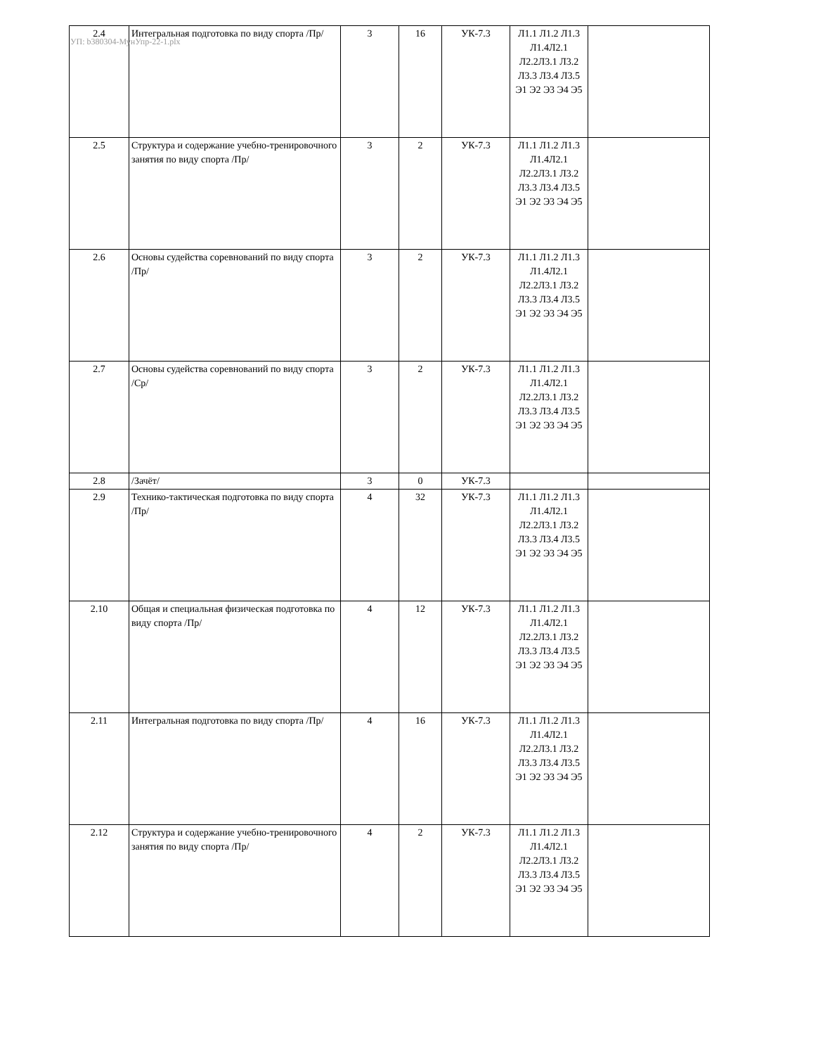УП: b380304-МунУпр-22-1.plx
| 2.4 | Интегральная подготовка по виду спорта /Пр/ | 3 | 16 | УК-7.3 | Л1.1 Л1.2 Л1.3 Л1.4Л2.1 Л2.2Л3.1 Л3.2 Л3.3 Л3.4 Л3.5 Э1 Э2 Э3 Э4 Э5 | |
| 2.5 | Структура и содержание учебно-тренировочного занятия по виду спорта /Пр/ | 3 | 2 | УК-7.3 | Л1.1 Л1.2 Л1.3 Л1.4Л2.1 Л2.2Л3.1 Л3.2 Л3.3 Л3.4 Л3.5 Э1 Э2 Э3 Э4 Э5 | |
| 2.6 | Основы судейства соревнований по виду спорта /Пр/ | 3 | 2 | УК-7.3 | Л1.1 Л1.2 Л1.3 Л1.4Л2.1 Л2.2Л3.1 Л3.2 Л3.3 Л3.4 Л3.5 Э1 Э2 Э3 Э4 Э5 | |
| 2.7 | Основы судейства соревнований по виду спорта /Ср/ | 3 | 2 | УК-7.3 | Л1.1 Л1.2 Л1.3 Л1.4Л2.1 Л2.2Л3.1 Л3.2 Л3.3 Л3.4 Л3.5 Э1 Э2 Э3 Э4 Э5 | |
| 2.8 | /Зачёт/ | 3 | 0 | УК-7.3 | | |
| 2.9 | Технико-тактическая подготовка по виду спорта /Пр/ | 4 | 32 | УК-7.3 | Л1.1 Л1.2 Л1.3 Л1.4Л2.1 Л2.2Л3.1 Л3.2 Л3.3 Л3.4 Л3.5 Э1 Э2 Э3 Э4 Э5 | |
| 2.10 | Общая и специальная физическая подготовка по виду спорта /Пр/ | 4 | 12 | УК-7.3 | Л1.1 Л1.2 Л1.3 Л1.4Л2.1 Л2.2Л3.1 Л3.2 Л3.3 Л3.4 Л3.5 Э1 Э2 Э3 Э4 Э5 | |
| 2.11 | Интегральная подготовка по виду спорта /Пр/ | 4 | 16 | УК-7.3 | Л1.1 Л1.2 Л1.3 Л1.4Л2.1 Л2.2Л3.1 Л3.2 Л3.3 Л3.4 Л3.5 Э1 Э2 Э3 Э4 Э5 | |
| 2.12 | Структура и содержание учебно-тренировочного занятия по виду спорта /Пр/ | 4 | 2 | УК-7.3 | Л1.1 Л1.2 Л1.3 Л1.4Л2.1 Л2.2Л3.1 Л3.2 Л3.3 Л3.4 Л3.5 Э1 Э2 Э3 Э4 Э5 | |